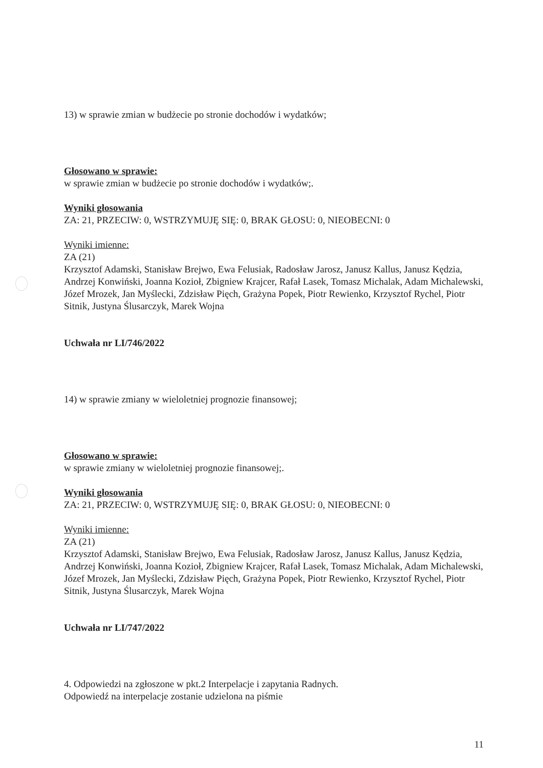13) w sprawie zmian w budżecie po stronie dochodów i wydatków;
Głosowano w sprawie:
w sprawie zmian w budżecie po stronie dochodów i wydatków;.
Wyniki głosowania
ZA: 21, PRZECIW: 0, WSTRZYMUJĘ SIĘ: 0, BRAK GŁOSU: 0, NIEOBECNI: 0
Wyniki imienne:
ZA (21)
Krzysztof Adamski, Stanisław Brejwo, Ewa Felusiak, Radosław Jarosz, Janusz Kallus, Janusz Kędzia, Andrzej Konwiński, Joanna Kozioł, Zbigniew Krajcer, Rafał Lasek, Tomasz Michalak, Adam Michalewski, Józef Mrozek, Jan Myślecki, Zdzisław Pięch, Grażyna Popek, Piotr Rewienko, Krzysztof Rychel, Piotr Sitnik, Justyna Ślusarczyk, Marek Wojna
Uchwała nr LI/746/2022
14) w sprawie zmiany w wieloletniej prognozie finansowej;
Głosowano w sprawie:
w sprawie zmiany w wieloletniej prognozie finansowej;.
Wyniki głosowania
ZA: 21, PRZECIW: 0, WSTRZYMUJĘ SIĘ: 0, BRAK GŁOSU: 0, NIEOBECNI: 0
Wyniki imienne:
ZA (21)
Krzysztof Adamski, Stanisław Brejwo, Ewa Felusiak, Radosław Jarosz, Janusz Kallus, Janusz Kędzia, Andrzej Konwiński, Joanna Kozioł, Zbigniew Krajcer, Rafał Lasek, Tomasz Michalak, Adam Michalewski, Józef Mrozek, Jan Myślecki, Zdzisław Pięch, Grażyna Popek, Piotr Rewienko, Krzysztof Rychel, Piotr Sitnik, Justyna Ślusarczyk, Marek Wojna
Uchwała nr LI/747/2022
4. Odpowiedzi na zgłoszone w pkt.2 Interpelacje i zapytania Radnych.
Odpowiedź na interpelacje zostanie udzielona na piśmie
11